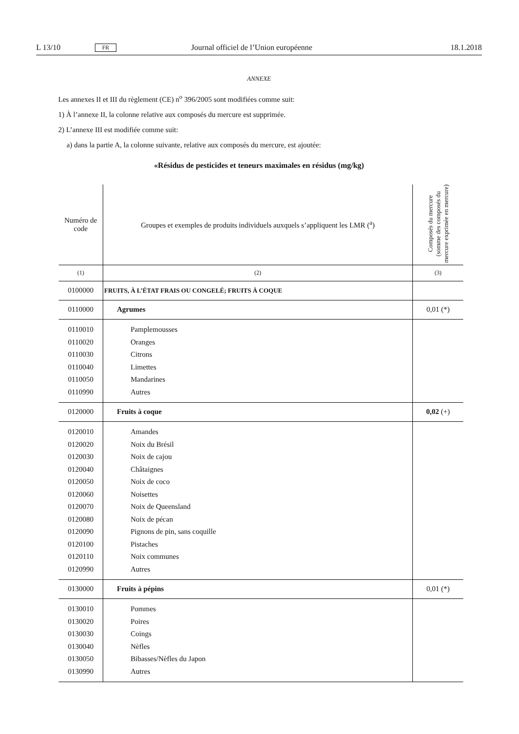L 13/10 FR Journal officiel de l’Union européenne 18.1.2018
ANNEXE
Les annexes II et III du règlement (CE) n<sup>o</sup> 396/2005 sont modifiées comme suit:
1) À l’annexe II, la colonne relative aux composés du mercure est supprimée.
2) L’annexe III est modifiée comme suit:
a) dans la partie A, la colonne suivante, relative aux composés du mercure, est ajoutée:
«Résidus de pesticides et teneurs maximales en résidus (mg/kg)
| Numéro de code | Groupes et exemples de produits individuels auxquels s’appliquent les LMR (<sup>a</sup>) | Composés du mercure (somme des composés du mercure exprimée en mercure) |
| --- | --- | --- |
| (1) | (2) | (3) |
| 0100000 | FRUITS, À L’ÉTAT FRAIS OU CONGELÉ; FRUITS À COQUE | |
| 0110000 | Agrumes | 0,01 (*) |
| 0110010 | Pamplemousses | |
| 0110020 | Oranges | |
| 0110030 | Citrons | |
| 0110040 | Limettes | |
| 0110050 | Mandarines | |
| 0110990 | Autres | |
| 0120000 | Fruits à coque | 0,02 (+) |
| 0120010 | Amandes | |
| 0120020 | Noix du Brésil | |
| 0120030 | Noix de cajou | |
| 0120040 | Châtaignes | |
| 0120050 | Noix de coco | |
| 0120060 | Noisettes | |
| 0120070 | Noix de Queensland | |
| 0120080 | Noix de pécan | |
| 0120090 | Pignons de pin, sans coquille | |
| 0120100 | Pistaches | |
| 0120110 | Noix communes | |
| 0120990 | Autres | |
| 0130000 | Fruits à pépins | 0,01 (*) |
| 0130010 | Pommes | |
| 0130020 | Poires | |
| 0130030 | Coings | |
| 0130040 | Nèfles | |
| 0130050 | Bibasses/Nèfles du Japon | |
| 0130990 | Autres | |